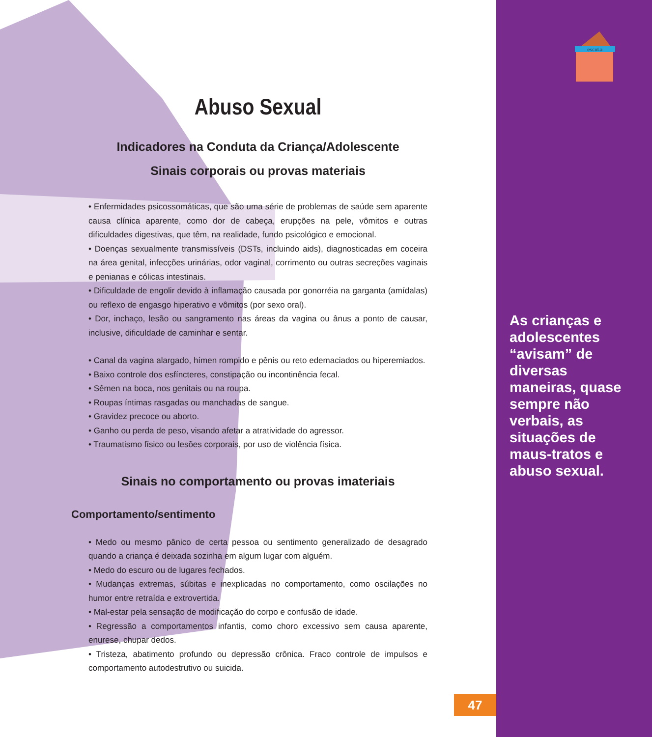escoLa
Abuso Sexual
Indicadores na Conduta da Criança/Adolescente
Sinais corporais ou provas materiais
• Enfermidades psicossomáticas, que são uma série de problemas de saúde sem aparente causa clínica aparente, como dor de cabeça, erupções na pele, vômitos e outras dificuldades digestivas, que têm, na realidade, fundo psicológico e emocional.
• Doenças sexualmente transmissíveis (DSTs, incluindo aids), diagnosticadas em coceira na área genital, infecções urinárias, odor vaginal, corrimento ou outras secreções vaginais e penianas e cólicas intestinais.
• Dificuldade de engolir devido à inflamação causada por gonorréia na garganta (amídalas) ou reflexo de engasgo hiperativo e vômitos (por sexo oral).
• Dor, inchaço, lesão ou sangramento nas áreas da vagina ou ânus a ponto de causar, inclusive, dificuldade de caminhar e sentar.
• Canal da vagina alargado, hímen rompido e pênis ou reto edemaciados ou hiperemiados.
• Baixo controle dos esfíncteres, constipação ou incontinência fecal.
• Sêmen na boca, nos genitais ou na roupa.
• Roupas íntimas rasgadas ou manchadas de sangue.
• Gravidez precoce ou aborto.
• Ganho ou perda de peso, visando afetar a atratividade do agressor.
• Traumatismo físico ou lesões corporais, por uso de violência física.
Sinais no comportamento ou provas imateriais
Comportamento/sentimento
• Medo ou mesmo pânico de certa pessoa ou sentimento generalizado de desagrado quando a criança é deixada sozinha em algum lugar com alguém.
• Medo do escuro ou de lugares fechados.
• Mudanças extremas, súbitas e inexplicadas no comportamento, como oscilações no humor entre retraída e extrovertida.
• Mal-estar pela sensação de modificação do corpo e confusão de idade.
• Regressão a comportamentos infantis, como choro excessivo sem causa aparente, enurese, chupar dedos.
• Tristeza, abatimento profundo ou depressão crônica. Fraco controle de impulsos e comportamento autodestrutivo ou suicida.
As crianças e adolescentes “avisam” de diversas maneiras, quase sempre não verbais, as situações de maus-tratos e abuso sexual.
47